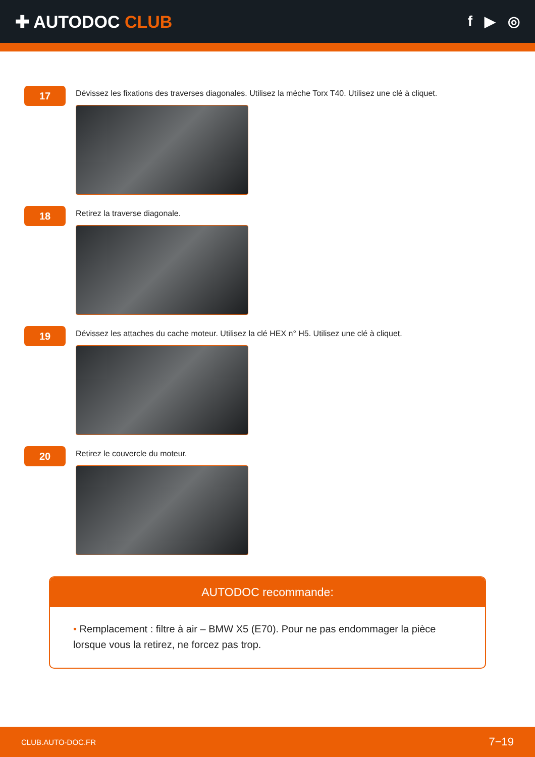✚ AUTODOC CLUB
f ▶ ◎
17
Dévissez les fixations des traverses diagonales. Utilisez la mèche Torx T40. Utilisez une clé à cliquet.
18
Retirez la traverse diagonale.
19
Dévissez les attaches du cache moteur. Utilisez la clé HEX n° H5. Utilisez une clé à cliquet.
20
Retirez le couvercle du moteur.
AUTODOC recommande:
• Remplacement : filtre à air – BMW X5 (E70). Pour ne pas endommager la pièce lorsque vous la retirez, ne forcez pas trop.
CLUB.AUTO-DOC.FR 7−19